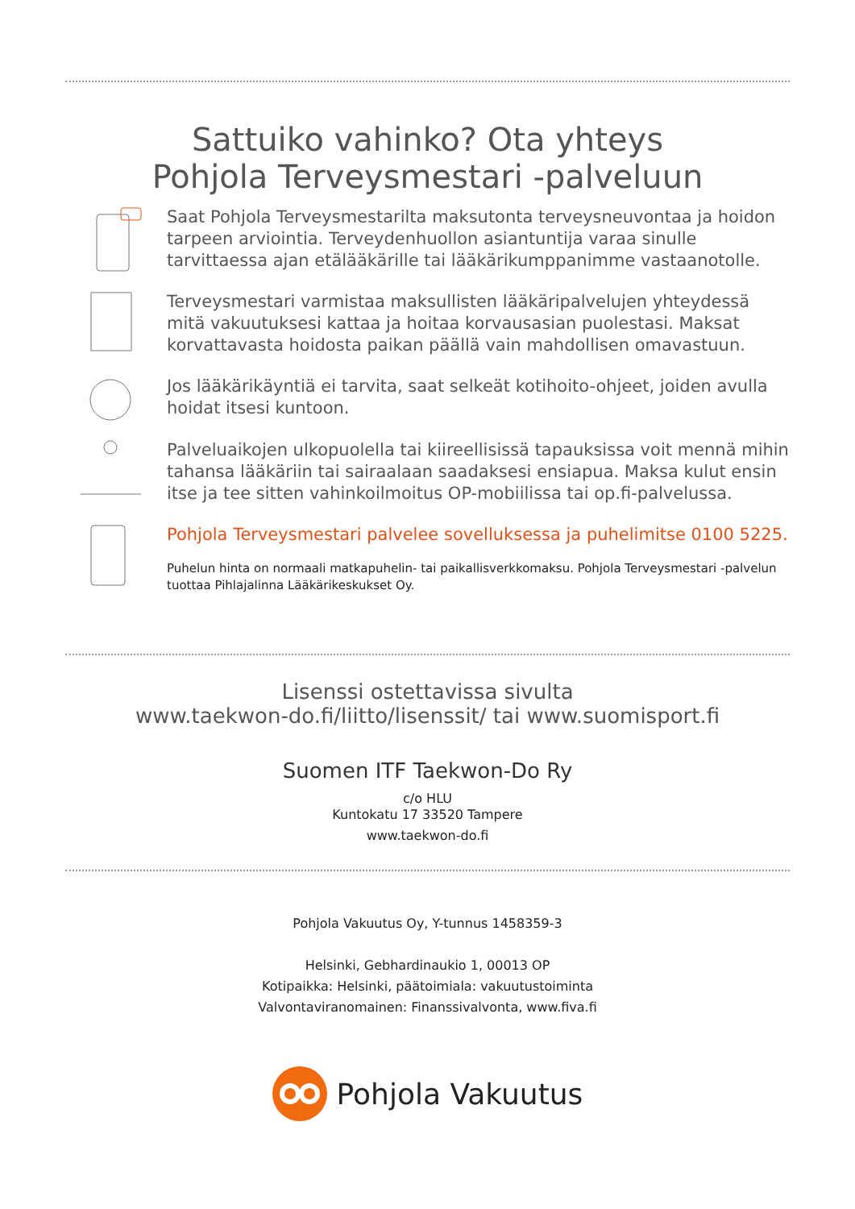Sattuiko vahinko? Ota yhteys
Pohjola Terveysmestari -palveluun
Saat Pohjola Terveysmestarilta maksutonta terveysneuvontaa ja hoidon tarpeen arviointia. Terveydenhuollon asiantuntija varaa sinulle tarvittaessa ajan etälääkärille tai lääkärikumppanimme vastaanotolle.
Terveysmestari varmistaa maksullisten lääkäripalvelujen yhteydessä mitä vakuutuksesi kattaa ja hoitaa korvausasian puolestasi. Maksat korvattavasta hoidosta paikan päällä vain mahdollisen omavastuun.
Jos lääkärikäyntiä ei tarvita, saat selkeät kotihoito-ohjeet, joiden avulla hoidat itsesi kuntoon.
Palveluaikojen ulkopuolella tai kiireellisissä tapauksissa voit mennä mihin tahansa lääkäriin tai sairaalaan saadaksesi ensiapua. Maksa kulut ensin itse ja tee sitten vahinkoilmoitus OP-mobiilissa tai op.fi-palvelussa.
Pohjola Terveysmestari palvelee sovelluksessa ja puhelimitse 0100 5225.
Puhelun hinta on normaali matkapuhelin- tai paikallisverkkomaksu. Pohjola Terveysmestari -palvelun tuottaa Pihlajalinna Lääkärikeskukset Oy.
Lisenssi ostettavissa sivulta
www.taekwon-do.fi/liitto/lisenssit/ tai www.suomisport.fi
Suomen ITF Taekwon-Do Ry
c/o HLU
Kuntokatu 17 33520 Tampere
www.taekwon-do.fi
Pohjola Vakuutus Oy, Y-tunnus 1458359-3
Helsinki, Gebhardinaukio 1, 00013 OP
Kotipaikka: Helsinki, päätoimiala: vakuutustoiminta
Valvontaviranomainen: Finanssivalvonta, www.fiva.fi
Pohjola Vakuutus